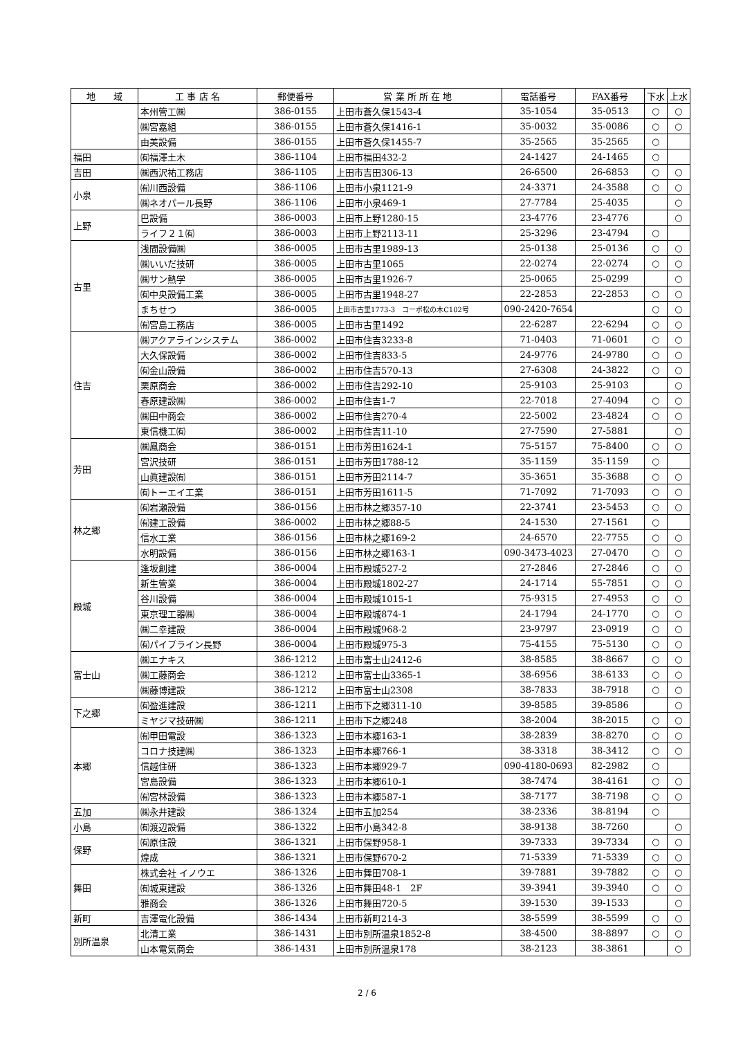| 地 域 | 工 事 店 名 | 郵便番号 | 営 業 所 所 在 地 | 電話番号 | FAX番号 | 下水 | 上水 |
| --- | --- | --- | --- | --- | --- | --- | --- |
| | 本州管工㈱ | 386-0155 | 上田市蒼久保1543-4 | 35-1054 | 35-0513 | ○ | ○ |
| | ㈱宮嘉組 | 386-0155 | 上田市蒼久保1416-1 | 35-0032 | 35-0086 | ○ | ○ |
| | 由美設備 | 386-0155 | 上田市蒼久保1455-7 | 35-2565 | 35-2565 | ○ | |
| 福田 | ㈲福澤土木 | 386-1104 | 上田市福田432-2 | 24-1427 | 24-1465 | ○ | |
| 吉田 | ㈱西沢祐工務店 | 386-1105 | 上田市吉田306-13 | 26-6500 | 26-6853 | ○ | ○ |
| 小泉 | ㈲川西設備 | 386-1106 | 上田市小泉1121-9 | 24-3371 | 24-3588 | ○ | ○ |
| | ㈱ネオパール長野 | 386-1106 | 上田市小泉469-1 | 27-7784 | 25-4035 | | ○ |
| 上野 | 巴設備 | 386-0003 | 上田市上野1280-15 | 23-4776 | 23-4776 | | ○ |
| | ライフ２１㈲ | 386-0003 | 上田市上野2113-11 | 25-3296 | 23-4794 | ○ | |
| 古里 | 浅間設備㈱ | 386-0005 | 上田市古里1989-13 | 25-0138 | 25-0136 | ○ | ○ |
| | ㈱いいだ技研 | 386-0005 | 上田市古里1065 | 22-0274 | 22-0274 | ○ | ○ |
| | ㈱サン熱学 | 386-0005 | 上田市古里1926-7 | 25-0065 | 25-0299 | | ○ |
| | ㈲中央設備工業 | 386-0005 | 上田市古里1948-27 | 22-2853 | 22-2853 | ○ | ○ |
| | まちせつ | 386-0005 | 上田市古里1773-3 コーポ松の木C102号 | 090-2420-7654 | | ○ | ○ |
| | ㈲宮島工務店 | 386-0005 | 上田市古里1492 | 22-6287 | 22-6294 | ○ | ○ |
| 住吉 | ㈱アクアラインシステム | 386-0002 | 上田市住吉3233-8 | 71-0403 | 71-0601 | ○ | ○ |
| | 大久保設備 | 386-0002 | 上田市住吉833-5 | 24-9776 | 24-9780 | ○ | ○ |
| | ㈲金山設備 | 386-0002 | 上田市住吉570-13 | 27-6308 | 24-3822 | ○ | ○ |
| | 栗原商会 | 386-0002 | 上田市住吉292-10 | 25-9103 | 25-9103 | | ○ |
| | 春原建設㈱ | 386-0002 | 上田市住吉1-7 | 22-7018 | 27-4094 | ○ | ○ |
| | ㈱田中商会 | 386-0002 | 上田市住吉270-4 | 22-5002 | 23-4824 | ○ | ○ |
| | 東信機工㈲ | 386-0002 | 上田市住吉11-10 | 27-7590 | 27-5881 | | ○ |
| 芳田 | ㈱鳳商会 | 386-0151 | 上田市芳田1624-1 | 75-5157 | 75-8400 | ○ | ○ |
| | 宮沢技研 | 386-0151 | 上田市芳田1788-12 | 35-1159 | 35-1159 | ○ | |
| | 山眞建設㈲ | 386-0151 | 上田市芳田2114-7 | 35-3651 | 35-3688 | ○ | ○ |
| | ㈲トーエイ工業 | 386-0151 | 上田市芳田1611-5 | 71-7092 | 71-7093 | ○ | ○ |
| 林之郷 | ㈲岩瀬設備 | 386-0156 | 上田市林之郷357-10 | 22-3741 | 23-5453 | ○ | ○ |
| | ㈲建工設備 | 386-0002 | 上田市林之郷88-5 | 24-1530 | 27-1561 | ○ | |
| | 信水工業 | 386-0156 | 上田市林之郷169-2 | 24-6570 | 22-7755 | ○ | ○ |
| | 水明設備 | 386-0156 | 上田市林之郷163-1 | 090-3473-4023 | 27-0470 | ○ | ○ |
| 殿城 | 逢坂創建 | 386-0004 | 上田市殿城527-2 | 27-2846 | 27-2846 | ○ | ○ |
| | 新生管業 | 386-0004 | 上田市殿城1802-27 | 24-1714 | 55-7851 | ○ | ○ |
| | 谷川設備 | 386-0004 | 上田市殿城1015-1 | 75-9315 | 27-4953 | ○ | ○ |
| | 東京理工器㈱ | 386-0004 | 上田市殿城874-1 | 24-1794 | 24-1770 | ○ | ○ |
| | ㈱二幸建設 | 386-0004 | 上田市殿城968-2 | 23-9797 | 23-0919 | ○ | ○ |
| | ㈲パイプライン長野 | 386-0004 | 上田市殿城975-3 | 75-4155 | 75-5130 | ○ | ○ |
| 富士山 | ㈱エナキス | 386-1212 | 上田市富士山2412-6 | 38-8585 | 38-8667 | ○ | ○ |
| | ㈱工藤商会 | 386-1212 | 上田市富士山3365-1 | 38-6956 | 38-6133 | ○ | ○ |
| | ㈱藤博建設 | 386-1212 | 上田市富士山2308 | 38-7833 | 38-7918 | ○ | ○ |
| 下之郷 | ㈲盈進建設 | 386-1211 | 上田市下之郷311-10 | 39-8585 | 39-8586 | | ○ |
| | ミヤジマ技研㈱ | 386-1211 | 上田市下之郷248 | 38-2004 | 38-2015 | ○ | ○ |
| 本郷 | ㈲甲田電設 | 386-1323 | 上田市本郷163-1 | 38-2839 | 38-8270 | ○ | ○ |
| | コロナ技建㈱ | 386-1323 | 上田市本郷766-1 | 38-3318 | 38-3412 | ○ | ○ |
| | 信越住研 | 386-1323 | 上田市本郷929-7 | 090-4180-0693 | 82-2982 | ○ | |
| | 宮島設備 | 386-1323 | 上田市本郷610-1 | 38-7474 | 38-4161 | ○ | ○ |
| | ㈲宮林設備 | 386-1323 | 上田市本郷587-1 | 38-7177 | 38-7198 | ○ | ○ |
| 五加 | ㈱永井建設 | 386-1324 | 上田市五加254 | 38-2336 | 38-8194 | ○ | |
| 小島 | ㈲渡辺設備 | 386-1322 | 上田市小島342-8 | 38-9138 | 38-7260 | | ○ |
| 保野 | ㈲原住設 | 386-1321 | 上田市保野958-1 | 39-7333 | 39-7334 | ○ | ○ |
| | 煌成 | 386-1321 | 上田市保野670-2 | 71-5339 | 71-5339 | ○ | ○ |
| 舞田 | 株式会社 イノウエ | 386-1326 | 上田市舞田708-1 | 39-7881 | 39-7882 | ○ | ○ |
| | ㈲城東建設 | 386-1326 | 上田市舞田48-1 2F | 39-3941 | 39-3940 | ○ | ○ |
| | 雅商会 | 386-1326 | 上田市舞田720-5 | 39-1530 | 39-1533 | | ○ |
| 新町 | 吉澤電化設備 | 386-1434 | 上田市新町214-3 | 38-5599 | 38-5599 | ○ | ○ |
| 別所温泉 | 北清工業 | 386-1431 | 上田市別所温泉1852-8 | 38-4500 | 38-8897 | ○ | ○ |
| | 山本電気商会 | 386-1431 | 上田市別所温泉178 | 38-2123 | 38-3861 | | ○ |
2 / 6